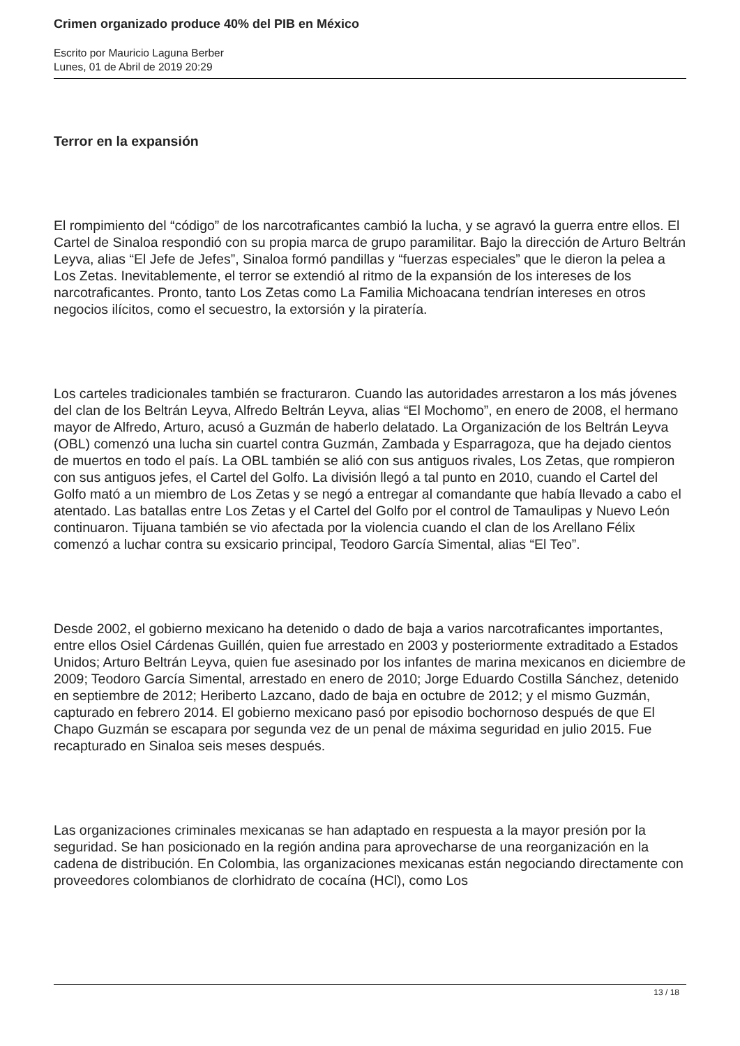Crimen organizado produce 40% del PIB en México
Escrito por Mauricio Laguna Berber
Lunes, 01 de Abril de 2019 20:29
Terror en la expansión
El rompimiento del “código” de los narcotraficantes cambió la lucha, y se agravó la guerra entre ellos. El Cartel de Sinaloa respondió con su propia marca de grupo paramilitar. Bajo la dirección de Arturo Beltrán Leyva, alias “El Jefe de Jefes”, Sinaloa formó pandillas y “fuerzas especiales” que le dieron la pelea a Los Zetas. Inevitablemente, el terror se extendió al ritmo de la expansión de los intereses de los narcotraficantes. Pronto, tanto Los Zetas como La Familia Michoacana tendrían intereses en otros negocios ilícitos, como el secuestro, la extorsión y la piratería.
Los carteles tradicionales también se fracturaron. Cuando las autoridades arrestaron a los más jóvenes del clan de los Beltrán Leyva, Alfredo Beltrán Leyva, alias “El Mochomo”, en enero de 2008, el hermano mayor de Alfredo, Arturo, acusó a Guzmán de haberlo delatado. La Organización de los Beltrán Leyva (OBL) comenzó una lucha sin cuartel contra Guzmán, Zambada y Esparragoza, que ha dejado cientos de muertos en todo el país. La OBL también se alió con sus antiguos rivales, Los Zetas, que rompieron con sus antiguos jefes, el Cartel del Golfo. La división llegó a tal punto en 2010, cuando el Cartel del Golfo mató a un miembro de Los Zetas y se negó a entregar al comandante que había llevado a cabo el atentado. Las batallas entre Los Zetas y el Cartel del Golfo por el control de Tamaulipas y Nuevo León continuaron. Tijuana también se vio afectada por la violencia cuando el clan de los Arellano Félix comenzó a luchar contra su exsicario principal, Teodoro García Simental, alias “El Teo”.
Desde 2002, el gobierno mexicano ha detenido o dado de baja a varios narcotraficantes importantes, entre ellos Osiel Cárdenas Guillén, quien fue arrestado en 2003 y posteriormente extraditado a Estados Unidos; Arturo Beltrán Leyva, quien fue asesinado por los infantes de marina mexicanos en diciembre de 2009; Teodoro García Simental, arrestado en enero de 2010; Jorge Eduardo Costilla Sánchez, detenido en septiembre de 2012; Heriberto Lazcano, dado de baja en octubre de 2012; y el mismo Guzmán, capturado en febrero 2014. El gobierno mexicano pasó por episodio bochornoso después de que El Chapo Guzmán se escapara por segunda vez de un penal de máxima seguridad en julio 2015. Fue recapturado en Sinaloa seis meses después.
Las organizaciones criminales mexicanas se han adaptado en respuesta a la mayor presión por la seguridad. Se han posicionado en la región andina para aprovecharse de una reorganización en la cadena de distribución. En Colombia, las organizaciones mexicanas están negociando directamente con proveedores colombianos de clorhidrato de cocaína (HCl), como Los
13 / 18